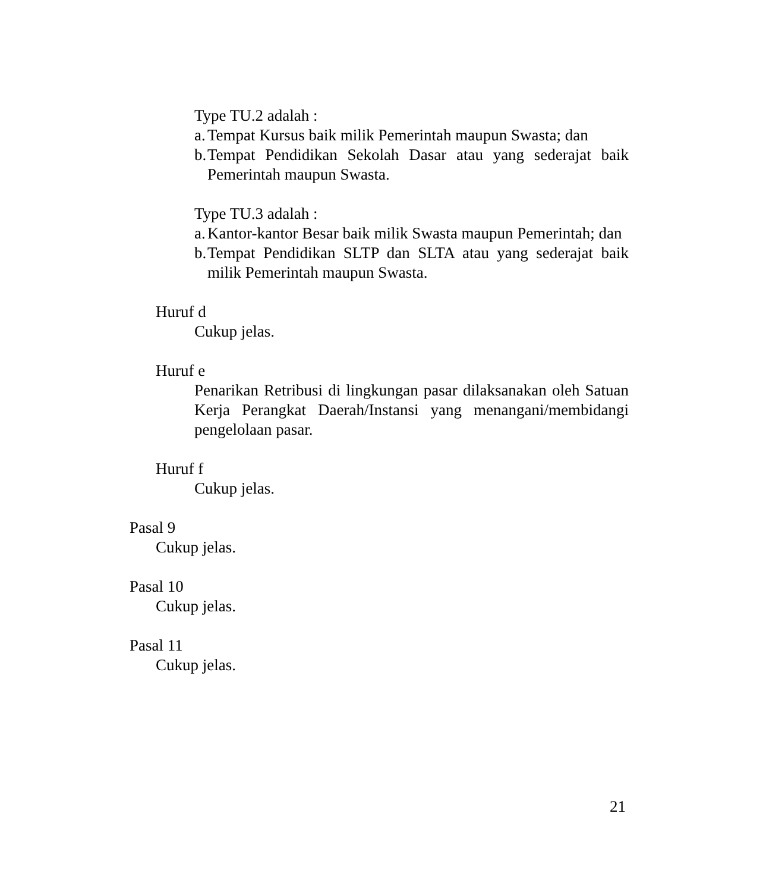Type TU.2 adalah :
a. Tempat Kursus baik milik Pemerintah maupun Swasta; dan
b. Tempat Pendidikan Sekolah Dasar atau yang sederajat baik Pemerintah maupun Swasta.
Type TU.3 adalah :
a. Kantor-kantor Besar baik milik Swasta maupun Pemerintah; dan
b. Tempat Pendidikan SLTP dan SLTA atau yang sederajat baik milik Pemerintah maupun Swasta.
Huruf d
Cukup jelas.
Huruf e
Penarikan Retribusi di lingkungan pasar dilaksanakan oleh Satuan Kerja Perangkat Daerah/Instansi yang menangani/membidangi pengelolaan pasar.
Huruf f
Cukup jelas.
Pasal 9
Cukup jelas.
Pasal 10
Cukup jelas.
Pasal 11
Cukup jelas.
21